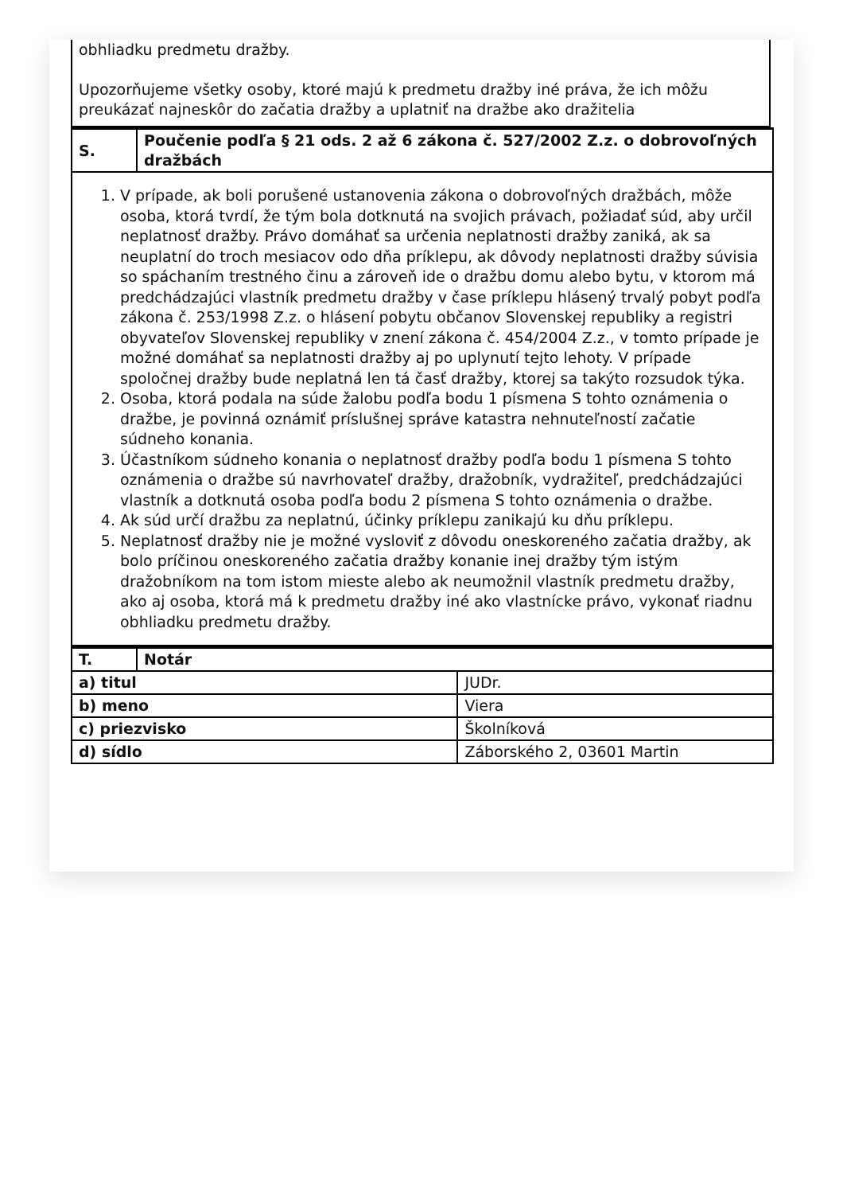obhliadku predmetu dražby.
Upozorňujeme všetky osoby, ktoré majú k predmetu dražby iné práva, že ich môžu preukázať najneskôr do začatia dražby a uplatniť na dražbe ako dražitelia
| S. | Poučenie podľa § 21 ods. 2 až 6 zákona č. 527/2002 Z.z. o dobrovoľných dražbách |
| 1. V prípade, ak boli porušené ustanovenia zákona o dobrovoľných dražbách, môže osoba, ktorá tvrdí, že tým bola dotknutá na svojich právach, požiadať súd, aby určil neplatnosť dražby. Právo domáhať sa určenia neplatnosti dražby zaniká, ak sa neuplatní do troch mesiacov odo dňa príklepu, ak dôvody neplatnosti dražby súvisia so spáchaním trestného činu a zároveň ide o dražbu domu alebo bytu, v ktorom má predchádzajúci vlastník predmetu dražby v čase príklepu hlásený trvalý pobyt podľa zákona č. 253/1998 Z.z. o hlásení pobytu občanov Slovenskej republiky a registri obyvateľov Slovenskej republiky v znení zákona č. 454/2004 Z.z., v tomto prípade je možné domáhať sa neplatnosti dražby aj po uplynutí tejto lehoty. V prípade spoločnej dražby bude neplatná len tá časť dražby, ktorej sa takýto rozsudok týka. 2. Osoba, ktorá podala na súde žalobu podľa bodu 1 písmena S tohto oznámenia o dražbe, je povinná oznámiť príslušnej správe katastra nehnuteľností začatie súdneho konania. 3. Účastníkom súdneho konania o neplatnosť dražby podľa bodu 1 písmena S tohto oznámenia o dražbe sú navrhovateľ dražby, dražobník, vydražiteľ, predchádzajúci vlastník a dotknutá osoba podľa bodu 2 písmena S tohto oznámenia o dražbe. 4. Ak súd určí dražbu za neplatnú, účinky príklepu zanikajú ku dňu príklepu. 5. Neplatnosť dražby nie je možné vysloviť z dôvodu oneskoreného začatia dražby, ak bolo príčinou oneskoreného začatia dražby konanie inej dražby tým istým dražobníkom na tom istom mieste alebo ak neumožnil vlastník predmetu dražby, ako aj osoba, ktorá má k predmetu dražby iné ako vlastnícke právo, vykonať riadnu obhliadku predmetu dražby. | |
| T. | Notár | |
| a) titul | | JUDr. |
| b) meno | | Viera |
| c) priezvisko | | Školníková |
| d) sídlo | | Záborského 2, 03601 Martin |